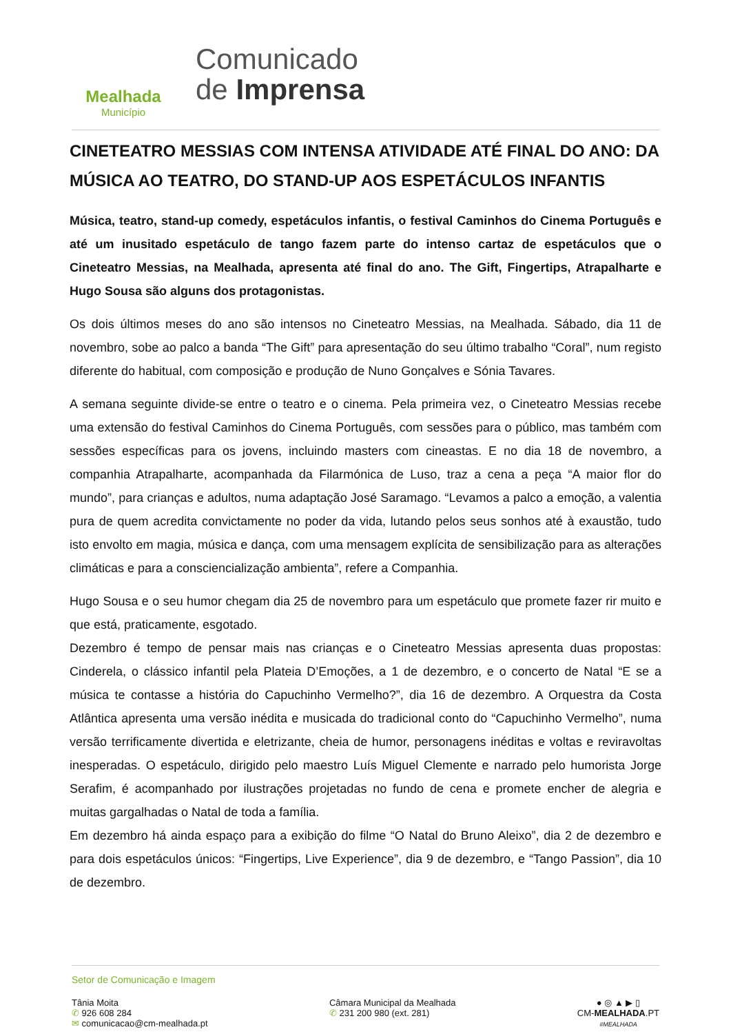Mealhada
Município
Comunicado
de Imprensa
CINETEATRO MESSIAS COM INTENSA ATIVIDADE ATÉ FINAL DO ANO: DA MÚSICA AO TEATRO, DO STAND-UP AOS ESPETÁCULOS INFANTIS
Música, teatro, stand-up comedy, espetáculos infantis, o festival Caminhos do Cinema Português e até um inusitado espetáculo de tango fazem parte do intenso cartaz de espetáculos que o Cineteatro Messias, na Mealhada, apresenta até final do ano. The Gift, Fingertips, Atrapalharte e Hugo Sousa são alguns dos protagonistas.
Os dois últimos meses do ano são intensos no Cineteatro Messias, na Mealhada. Sábado, dia 11 de novembro, sobe ao palco a banda “The Gift” para apresentação do seu último trabalho “Coral”, num registo diferente do habitual, com composição e produção de Nuno Gonçalves e Sónia Tavares.
A semana seguinte divide-se entre o teatro e o cinema. Pela primeira vez, o Cineteatro Messias recebe uma extensão do festival Caminhos do Cinema Português, com sessões para o público, mas também com sessões específicas para os jovens, incluindo masters com cineastas. E no dia 18 de novembro, a companhia Atrapalharte, acompanhada da Filarmónica de Luso, traz a cena a peça “A maior flor do mundo”, para crianças e adultos, numa adaptação José Saramago. “Levamos a palco a emoção, a valentia pura de quem acredita convictamente no poder da vida, lutando pelos seus sonhos até à exaustão, tudo isto envolto em magia, música e dança, com uma mensagem explícita de sensibilização para as alterações climáticas e para a consciencialização ambienta”, refere a Companhia.
Hugo Sousa e o seu humor chegam dia 25 de novembro para um espetáculo que promete fazer rir muito e que está, praticamente, esgotado.
Dezembro é tempo de pensar mais nas crianças e o Cineteatro Messias apresenta duas propostas: Cinderela, o clássico infantil pela Plateia D’Emoções, a 1 de dezembro, e o concerto de Natal “E se a música te contasse a história do Capuchinho Vermelho?”, dia 16 de dezembro. A Orquestra da Costa Atlântica apresenta uma versão inédita e musicada do tradicional conto do “Capuchinho Vermelho”, numa versão terrificamente divertida e eletrizante, cheia de humor, personagens inéditas e voltas e reviravoltas inesperadas. O espetáculo, dirigido pelo maestro Luís Miguel Clemente e narrado pelo humorista Jorge Serafim, é acompanhado por ilustrações projetadas no fundo de cena e promete encher de alegria e muitas gargalhadas o Natal de toda a família.
Em dezembro há ainda espaço para a exibição do filme “O Natal do Bruno Aleixo”, dia 2 de dezembro e para dois espetáculos únicos: “Fingertips, Live Experience”, dia 9 de dezembro, e “Tango Passion”, dia 10 de dezembro.
Setor de Comunicação e Imagem
Tânia Moita
✆ 926 608 284
✉ comunicacao@cm-mealhada.pt
Câmara Municipal da Mealhada
✆ 231 200 980 (ext. 281)
● ◎ ▲ ▶ ▯
CM-MEALHADA.PT
#MEALHADA